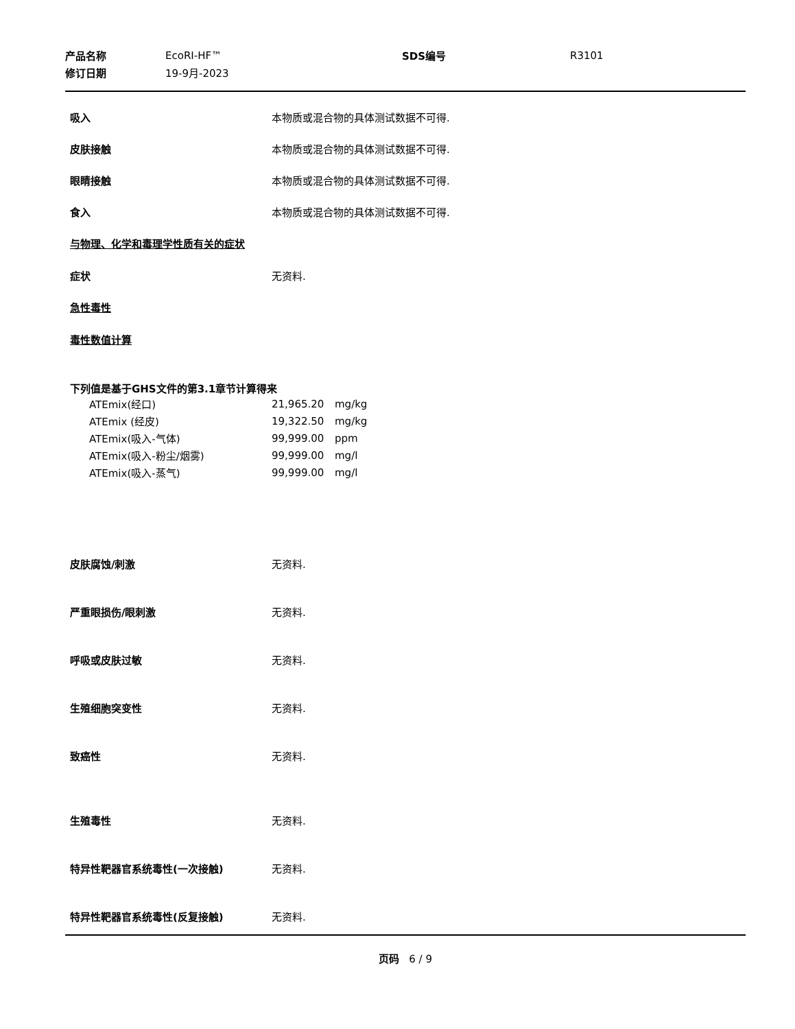| 产品名称 | EcoRI-HF™ | SDS编号 | R3101 |
| 修订日期 | 19-9月-2023 | | |
吸入 本物质或混合物的具体测试数据不可得.
皮肤接触 本物质或混合物的具体测试数据不可得.
眼睛接触 本物质或混合物的具体测试数据不可得.
食入 本物质或混合物的具体测试数据不可得.
与物理、化学和毒理学性质有关的症状
症状 无资料.
急性毒性
毒性数值计算
下列值是基于GHS文件的第3.1章节计算得来
| ATEmix(经口) | 21,965.20 | mg/kg |
| ATEmix (经皮) | 19,322.50 | mg/kg |
| ATEmix(吸入-气体) | 99,999.00 | ppm |
| ATEmix(吸入-粉尘/烟雾) | 99,999.00 | mg/l |
| ATEmix(吸入-蒸气) | 99,999.00 | mg/l |
皮肤腐蚀/刺激 无资料.
严重眼损伤/眼刺激 无资料.
呼吸或皮肤过敏 无资料.
生殖细胞突变性 无资料.
致癌性 无资料.
生殖毒性 无资料.
特异性靶器官系统毒性(一次接触) 无资料.
特异性靶器官系统毒性(反复接触) 无资料.
页码 6 / 9